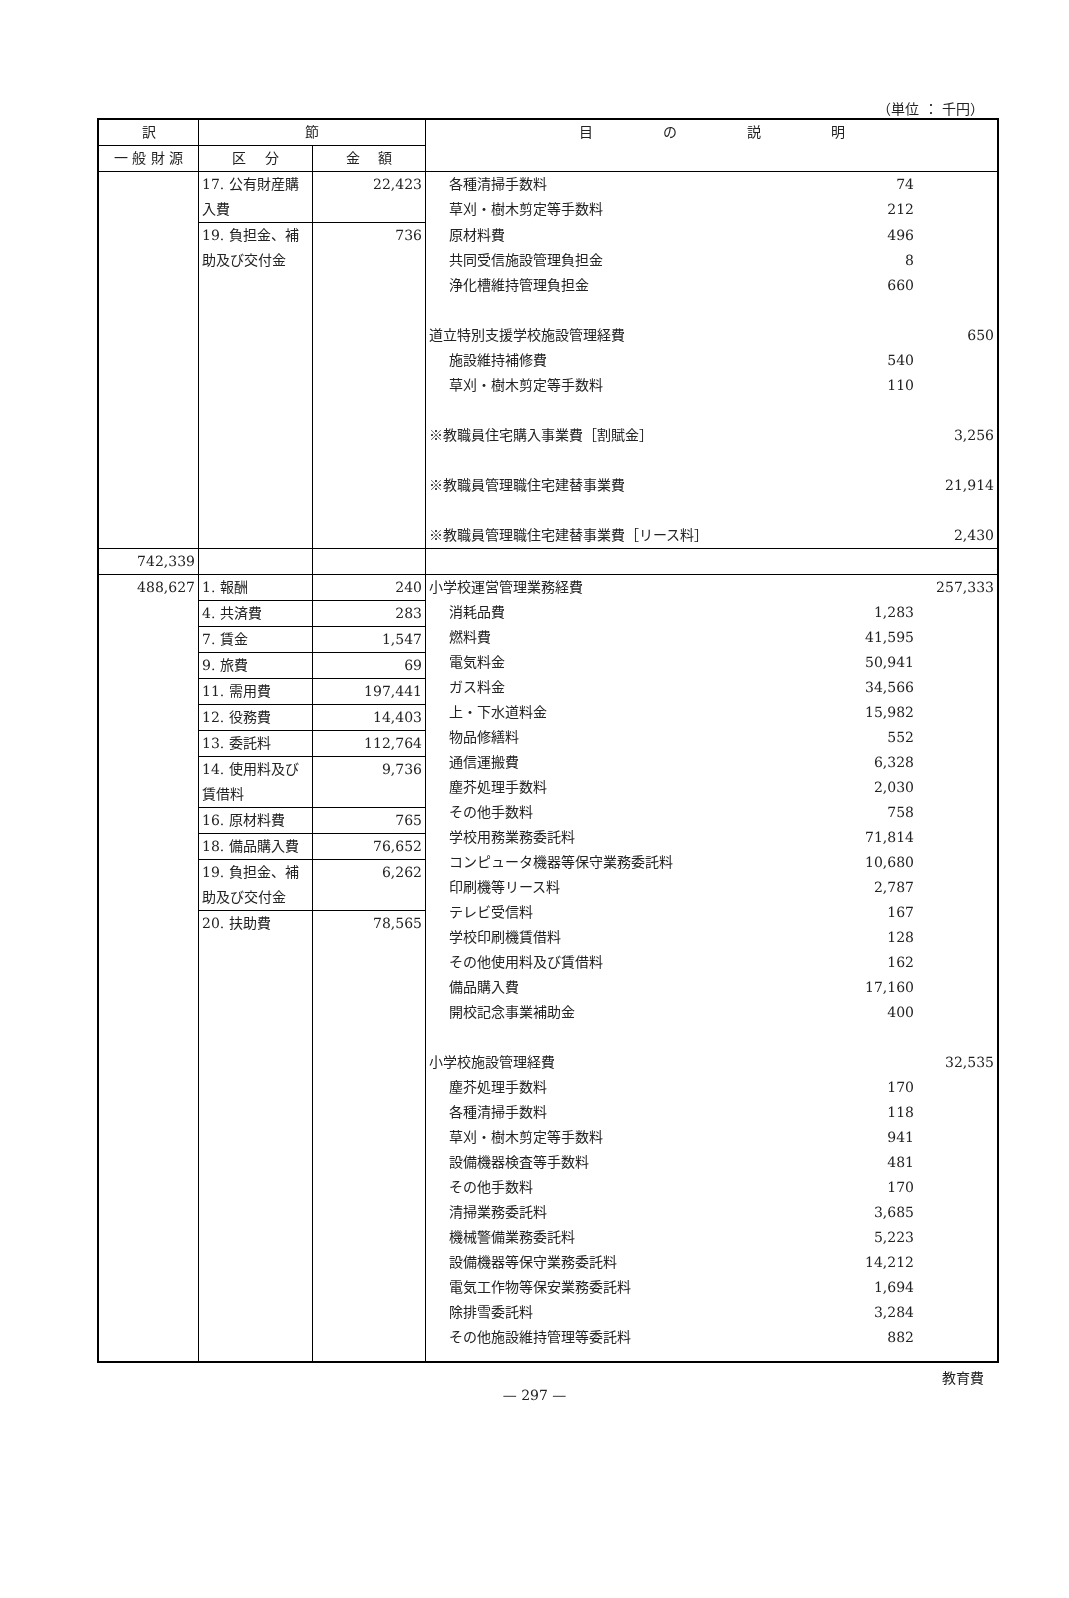（単位 ： 千円）
| 訳 | 節 | | 目 の 説 明 |
| --- | --- | --- | --- |
| 一 般 財 源 | 区 分 | 金 額 | |
| | 17. 公有財産購入費 | 22,423 | 各種清掃手数料 74 草刈・樹木剪定等手数料 212 |
| | 19. 負担金、補助及び交付金 | 736 | 原材料費 496 共同受信施設管理負担金 8 浄化槽維持管理負担金 660 道立特別支援学校施設管理経費 650 施設維持補修費 540 草刈・樹木剪定等手数料 110 ※教職員住宅購入事業費［割賦金］ 3,256 ※教職員管理職住宅建替事業費 21,914 ※教職員管理職住宅建替事業費［リース料］ 2,430 |
| 742,339 | | | |
| 488,627 | 1. 報酬 | 240 | 小学校運営管理業務経費 257,333 消耗品費 1,283 燃料費 41,595 電気料金 50,941 ガス料金 34,566 上・下水道料金 15,982 物品修繕料 552 通信運搬費 6,328 塵芥処理手数料 2,030 その他手数料 758 学校用務業務委託料 71,814 コンピュータ機器等保守業務委託料 10,680 印刷機等リース料 2,787 テレビ受信料 167 学校印刷機賃借料 128 その他使用料及び賃借料 162 備品購入費 17,160 開校記念事業補助金 400 小学校施設管理経費 32,535 塵芥処理手数料 170 各種清掃手数料 118 草刈・樹木剪定等手数料 941 設備機器検査等手数料 481 その他手数料 170 清掃業務委託料 3,685 機械警備業務委託料 5,223 設備機器等保守業務委託料 14,212 電気工作物等保安業務委託料 1,694 除排雪委託料 3,284 その他施設維持管理等委託料 882 |
| | 4. 共済費 | 283 | |
| | 7. 賃金 | 1,547 | |
| | 9. 旅費 | 69 | |
| | 11. 需用費 | 197,441 | |
| | 12. 役務費 | 14,403 | |
| | 13. 委託料 | 112,764 | |
| | 14. 使用料及び賃借料 | 9,736 | |
| | 16. 原材料費 | 765 | |
| | 18. 備品購入費 | 76,652 | |
| | 19. 負担金、補助及び交付金 | 6,262 | |
| | 20. 扶助費 | 78,565 | |
教育費
— 297 —